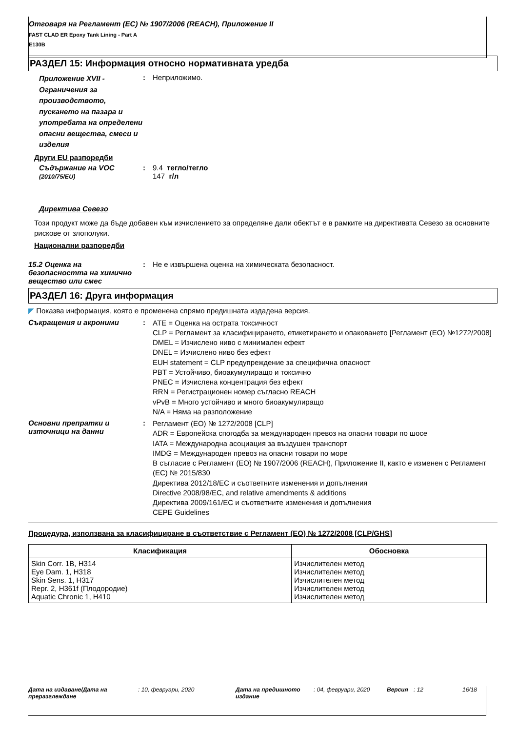Отговаря на Регламент (ЕС) № 1907/2006 (REACH), Приложение II
FAST CLAD ER Epoxy Tank Lining - Part A
E130B
РАЗДЕЛ 15: Информация относно нормативната уредба
Приложение XVII - Ограничения за производството, пускането на пазара и употребата на определени опасни вещества, смеси и изделия
: Неприложимо.
Други EU разпоредби
Съдържание на VOC (2010/75/EU)
: 9.4 тегло/тегло
147 г/л
Директива Севезо
Този продукт може да бъде добавен към изчислението за определяне дали обектът е в рамките на директивата Севезо за основните рискове от злополуки.
Национални разпоредби
15.2 Оценка на безопасността на химично вещество или смес
: Не е извършена оценка на химическата безопасност.
РАЗДЕЛ 16: Друга информация
◤ Показва информация, която е променена спрямо предишната издадена версия.
Съкращения и акроними :
ATE = Оценка на острата токсичност
CLP = Регламент за класифицирането, етикетирането и опаковането [Регламент (ЕО) №1272/2008]
DMEL = Изчислено ниво с минимален ефект
DNEL = Изчислено ниво без ефект
EUH statement = CLP предупреждение за специфична опасност
PBT = Устойчиво, биоакумулиращо и токсично
PNEC = Изчислена концентрация без ефект
RRN = Регистрационен номер съгласно REACH
vPvB = Много устойчиво и много биоакумулиращо
N/A = Няма на разположение
Основни препратки и източници на данни
:
Регламент (ЕО) № 1272/2008 [CLP]
ADR = Европейска спогодба за международен превоз на опасни товари по шосе
IATA = Международна асоциация за въздушен транспорт
IMDG = Международен превоз на опасни товари по море
В съгласие с Регламент (ЕО) № 1907/2006 (REACH), Приложение II, както е изменен с Регламент (ЕС) № 2015/830
Директива 2012/18/ЕС и съответните изменения и допълнения
Directive 2008/98/EC, and relative amendments & additions
Директива 2009/161/ЕС и съответните изменения и допълнения
CEPE Guidelines
Процедура, използвана за класифициране в съответствие с Регламент (ЕО) № 1272/2008 [CLP/GHS]
| Класификация | Обосновка |
| --- | --- |
| Skin Corr. 1B, H314 Eye Dam. 1, H318 Skin Sens. 1, H317 Repr. 2, H361f (Плодородие) Aquatic Chronic 1, H410 | Изчислителен метод Изчислителен метод Изчислителен метод Изчислителен метод Изчислителен метод |
Дата на издаване/Дата на преразглеждане
: 10, февруари, 2020 Дата на предишното издание
: 04, февруари, 2020 Версия : 12 16/18